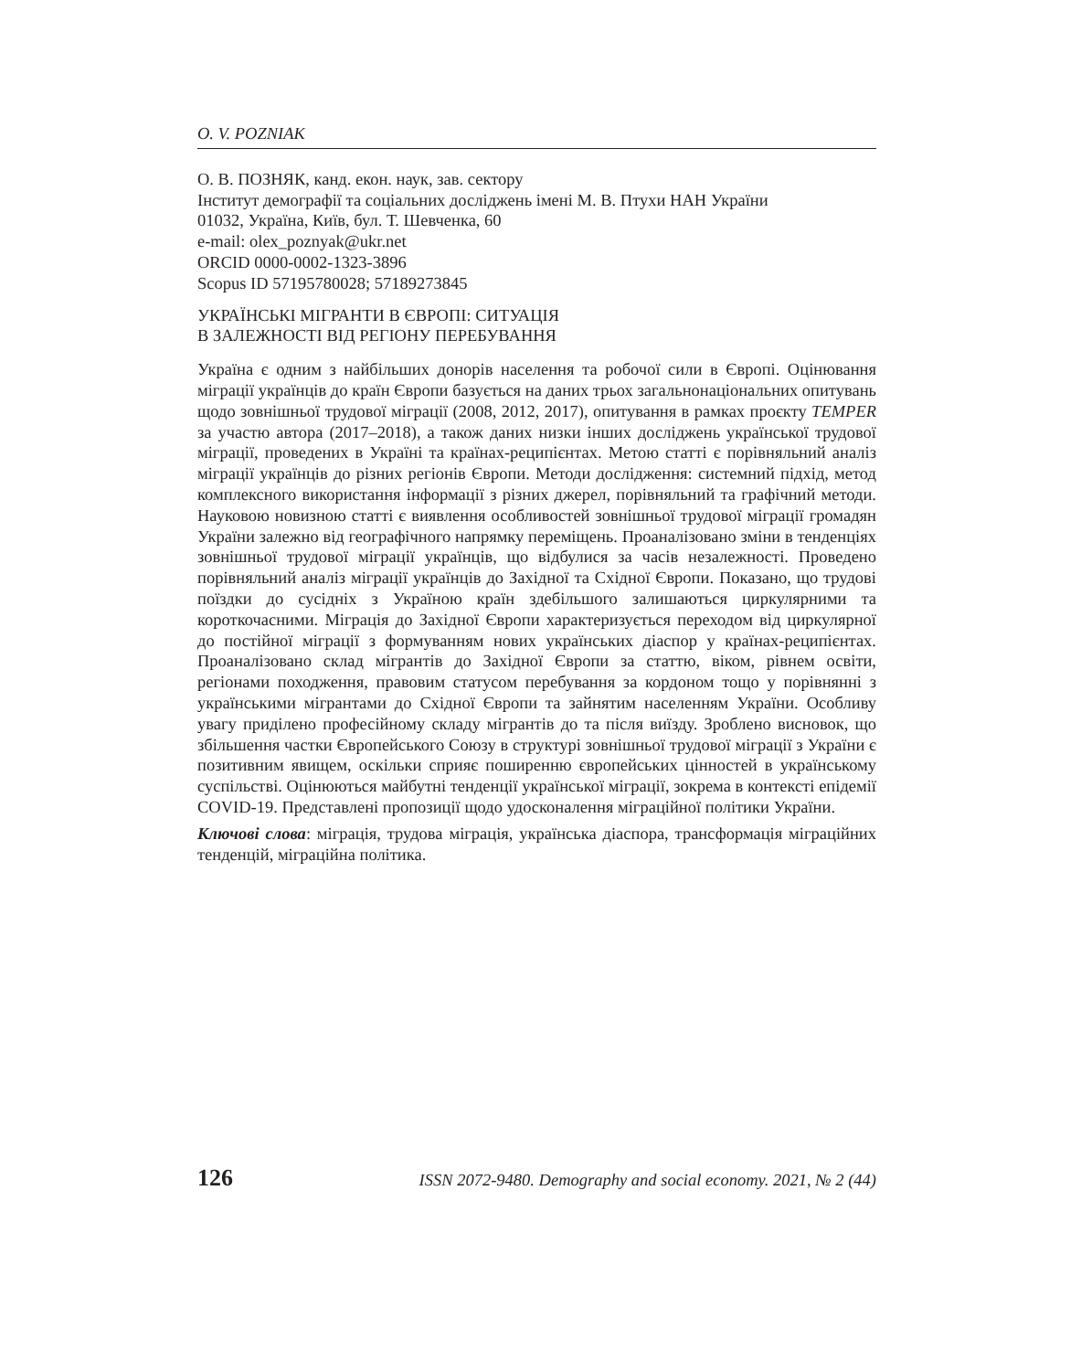O. V. POZNIAK
О. В. ПОЗНЯК, канд. екон. наук, зав. сектору
Інститут демографії та соціальних досліджень імені М. В. Птухи НАН України
01032, Україна, Київ, бул. Т. Шевченка, 60
e-mail: olex_poznyak@ukr.net
ORCID 0000-0002-1323-3896
Scopus ID 57195780028; 57189273845
УКРАЇНСЬКІ МІГРАНТИ В ЄВРОПІ: СИТУАЦІЯ
В ЗАЛЕЖНОСТІ ВІД РЕГІОНУ ПЕРЕБУВАННЯ
Україна є одним з найбільших донорів населення та робочої сили в Європі. Оцінювання міграції українців до країн Європи базується на даних трьох загальнонаціональних опитувань щодо зовнішньої трудової міграції (2008, 2012, 2017), опитування в рамках проєкту TEMPER за участю автора (2017–2018), а також даних низки інших досліджень української трудової міграції, проведених в Україні та країнах-реципієнтах. Метою статті є порівняльний аналіз міграції українців до різних регіонів Європи. Методи дослідження: системний підхід, метод комплексного використання інформації з різних джерел, порівняльний та графічний методи. Науковою новизною статті є виявлення особливостей зовнішньої трудової міграції громадян України залежно від географічного напрямку переміщень. Проаналізовано зміни в тенденціях зовнішньої трудової міграції українців, що відбулися за часів незалежності. Проведено порівняльний аналіз міграції українців до Західної та Східної Європи. Показано, що трудові поїздки до сусідніх з Україною країн здебільшого залишаються циркулярними та короткочасними. Міграція до Західної Європи характеризується переходом від циркулярної до постійної міграції з формуванням нових українських діаспор у країнах-реципієнтах. Проаналізовано склад мігрантів до Західної Європи за статтю, віком, рівнем освіти, регіонами походження, правовим статусом перебування за кордоном тощо у порівнянні з українськими мігрантами до Східної Європи та зайнятим населенням України. Особливу увагу приділено професійному складу мігрантів до та після виїзду. Зроблено висновок, що збільшення частки Європейського Союзу в структурі зовнішньої трудової міграції з України є позитивним явищем, оскільки сприяє поширенню європейських цінностей в українському суспільстві. Оцінюються майбутні тенденції української міграції, зокрема в контексті епідемії COVID-19. Представлені пропозиції щодо удосконалення міграційної політики України.
Ключові слова: міграція, трудова міграція, українська діаспора, трансформація міграційних тенденцій, міграційна політика.
126 ISSN 2072-9480. Demography and social economy. 2021, № 2 (44)